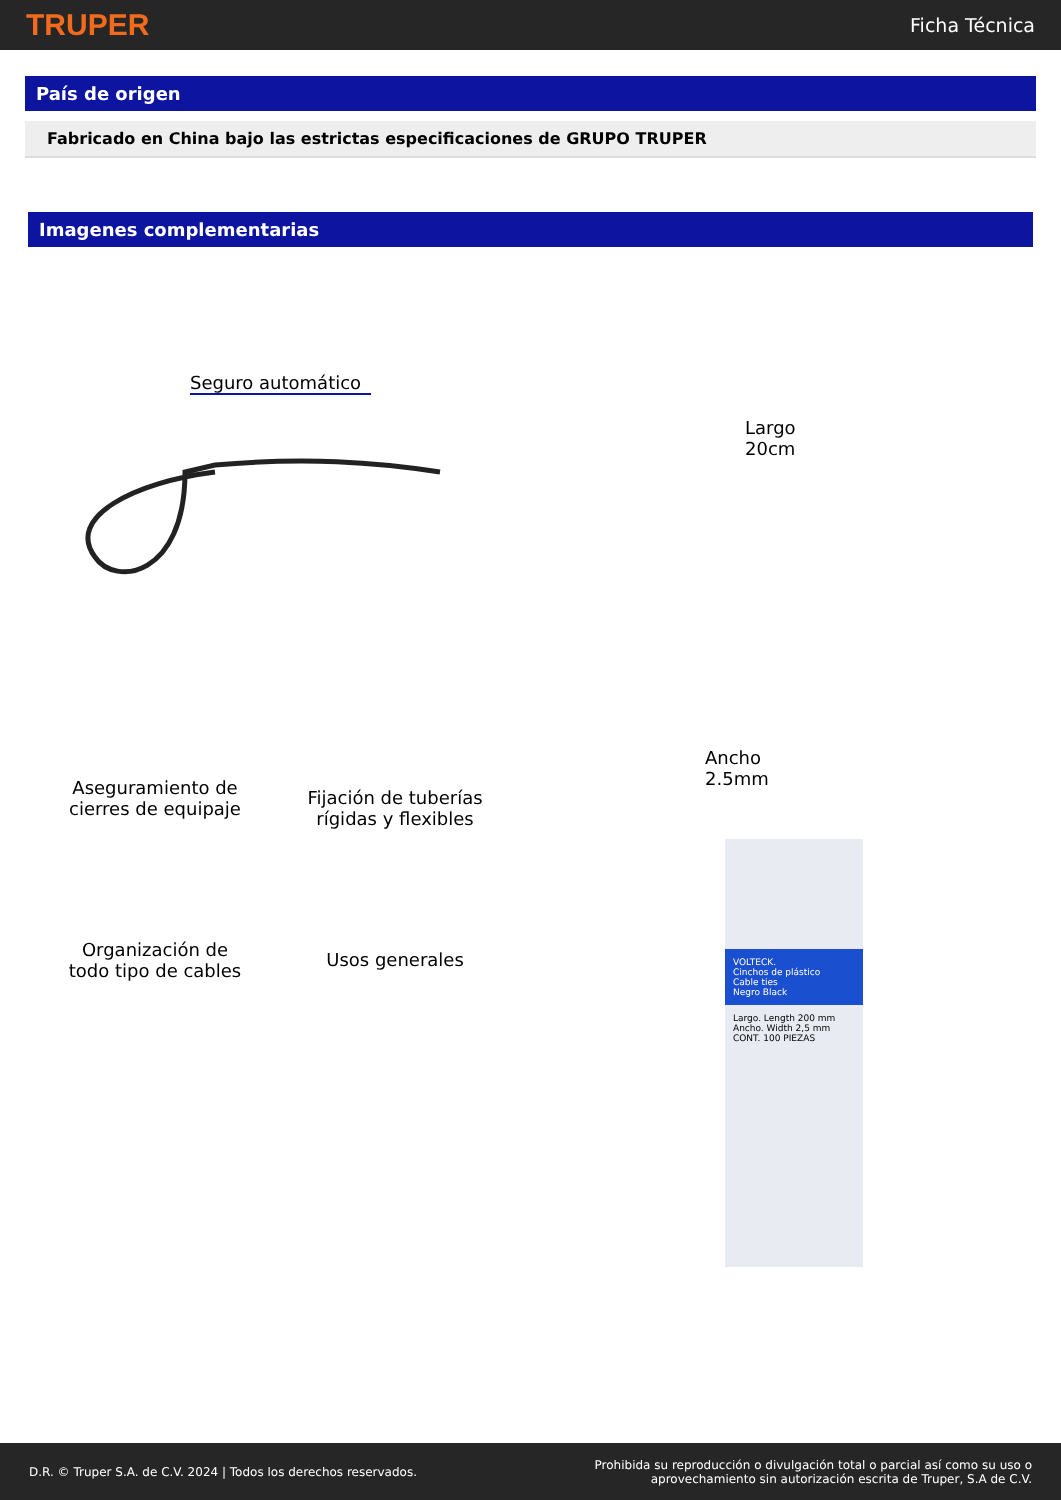TRUPER Ficha Técnica
País de origen
Fabricado en China bajo las estrictas especificaciones de GRUPO TRUPER
Imagenes complementarias
Seguro automático
Aseguramiento de
cierres de equipaje
Fijación de tuberías
rígidas y flexibles
Organización de
todo tipo de cables
Usos generales
Largo
20cm
Ancho
2.5mm
VOLTECK.
Cinchos de plástico
Cable ties
Negro Black
Largo. Length 200 mm
Ancho. Width 2,5 mm
CONT. 100 PIEZAS
D.R. © Truper S.A. de C.V. 2024 | Todos los derechos reservados. Prohibida su reproducción o divulgación total o parcial así como su uso o
aprovechamiento sin autorización escrita de Truper, S.A de C.V.